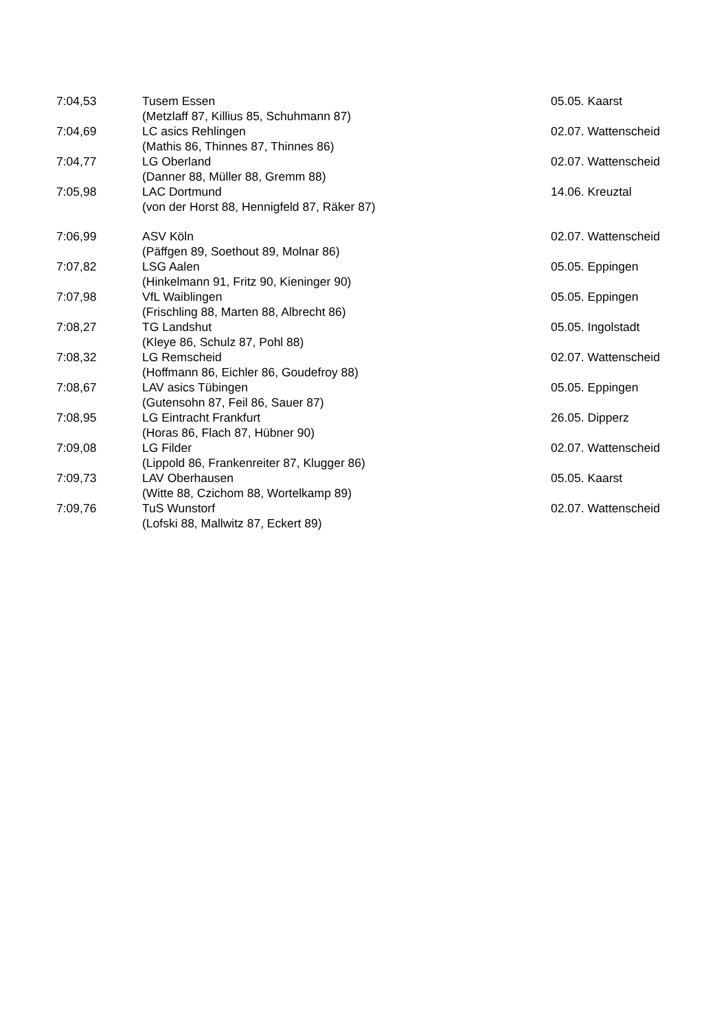| 7:04,53 | Tusem Essen | 05.05. Kaarst |
| | (Metzlaff 87, Killius 85, Schuhmann 87) | |
| 7:04,69 | LC asics Rehlingen | 02.07. Wattenscheid |
| | (Mathis 86, Thinnes 87, Thinnes 86) | |
| 7:04,77 | LG Oberland | 02.07. Wattenscheid |
| | (Danner 88, Müller 88, Gremm 88) | |
| 7:05,98 | LAC Dortmund | 14.06. Kreuztal |
| | (von der Horst 88, Hennigfeld 87, Räker 87) | |
| 7:06,99 | ASV Köln | 02.07. Wattenscheid |
| | (Päffgen 89, Soethout 89, Molnar 86) | |
| 7:07,82 | LSG Aalen | 05.05. Eppingen |
| | (Hinkelmann 91, Fritz 90, Kieninger 90) | |
| 7:07,98 | VfL Waiblingen | 05.05. Eppingen |
| | (Frischling 88, Marten 88, Albrecht 86) | |
| 7:08,27 | TG Landshut | 05.05. Ingolstadt |
| | (Kleye 86, Schulz 87, Pohl 88) | |
| 7:08,32 | LG Remscheid | 02.07. Wattenscheid |
| | (Hoffmann 86, Eichler 86, Goudefroy 88) | |
| 7:08,67 | LAV asics Tübingen | 05.05. Eppingen |
| | (Gutensohn 87, Feil 86, Sauer 87) | |
| 7:08,95 | LG Eintracht Frankfurt | 26.05. Dipperz |
| | (Horas 86, Flach 87, Hübner 90) | |
| 7:09,08 | LG Filder | 02.07. Wattenscheid |
| | (Lippold 86, Frankenreiter 87, Klugger 86) | |
| 7:09,73 | LAV Oberhausen | 05.05. Kaarst |
| | (Witte 88, Czichom 88, Wortelkamp 89) | |
| 7:09,76 | TuS Wunstorf | 02.07. Wattenscheid |
| | (Lofski 88, Mallwitz 87, Eckert 89) | |